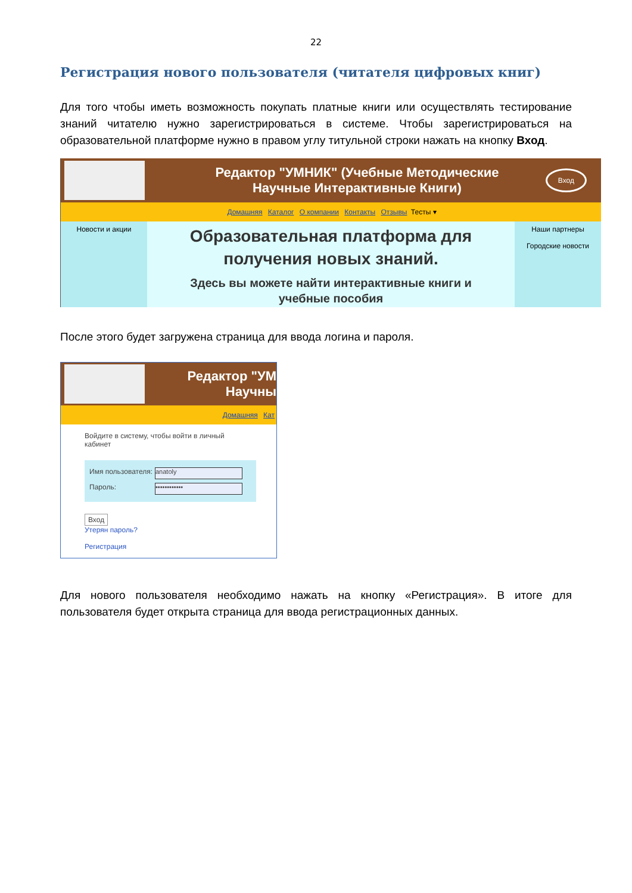22
Регистрация нового пользователя (читателя цифровых книг)
Для того чтобы иметь возможность покупать платные книги или осуществлять тестирование знаний читателю нужно зарегистрироваться в системе. Чтобы зарегистрироваться на образовательной платформе нужно в правом углу титульной строки нажать на кнопку Вход.
Редактор "УМНИК" (Учебные Методические
Научные Интерактивные Книги)
Вход
Домашняя Каталог О компании Контакты Отзывы Тесты ▾
Новости и акции
Образовательная платформа для
получения новых знаний.
Здесь вы можете найти интерактивные книги и
учебные пособия
Наши партнеры
Городские новости
После этого будет загружена страница для ввода логина и пароля.
Редактор "УМ
Научны
Домашняя Кат
Войдите в систему, чтобы войти в личный кабинет
Имя пользователя:
anatoly
Пароль:
••••••••••••
Вход
Утерян пароль?
Регистрация
Для нового пользователя необходимо нажать на кнопку «Регистрация». В итоге для пользователя будет открыта страница для ввода регистрационных данных.